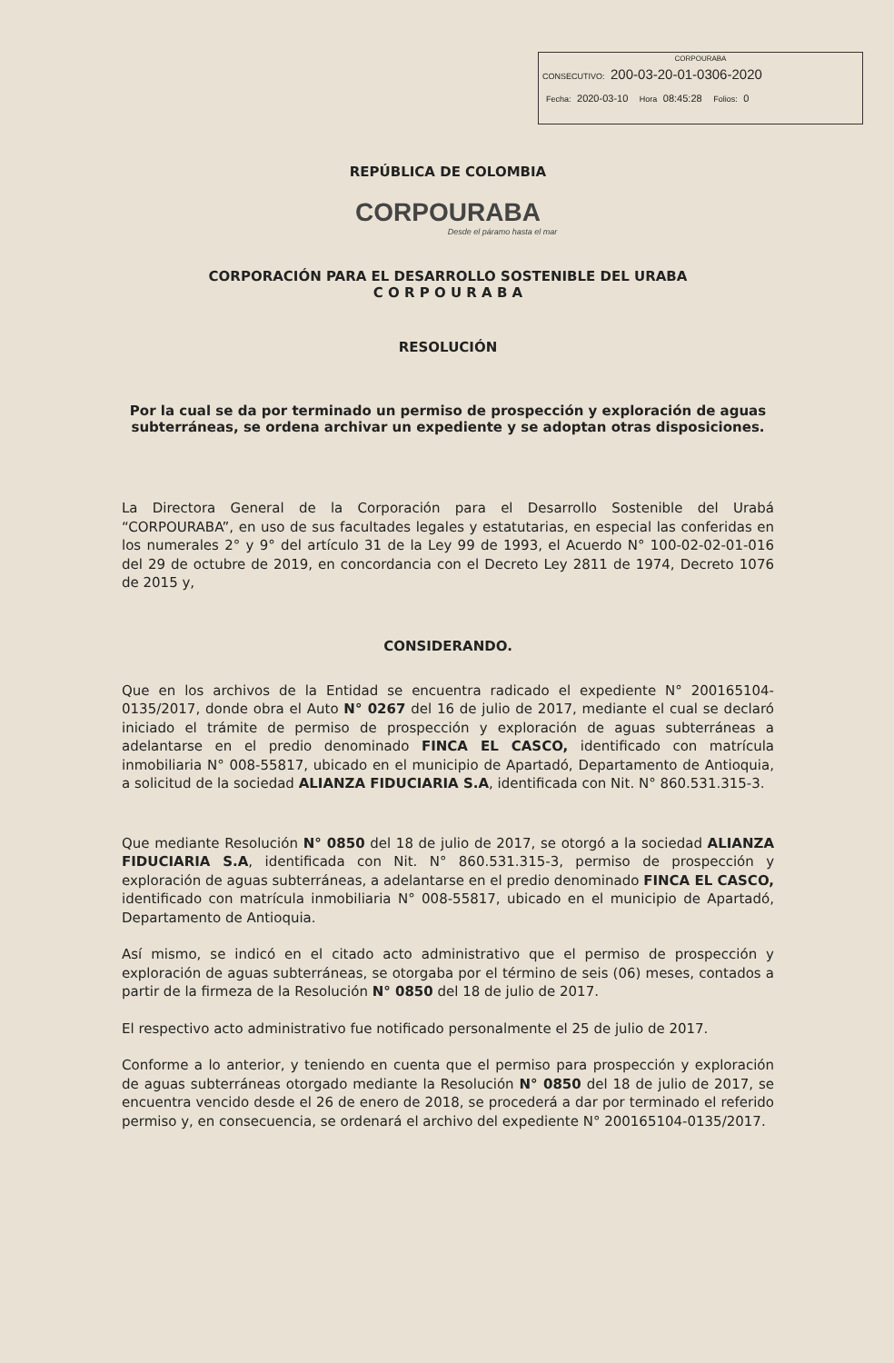CORPOURABA
CONSECUTIVO: 200-03-20-01-0306-2020
Fecha: 2020-03-10 Hora 08:45:28 Folios: 0
REPÚBLICA DE COLOMBIA
CORPOURABA
Desde el páramo hasta el mar
CORPORACIÓN PARA EL DESARROLLO SOSTENIBLE DEL URABA
C O R P O U R A B A
RESOLUCIÓN
Por la cual se da por terminado un permiso de prospección y exploración de aguas subterráneas, se ordena archivar un expediente y se adoptan otras disposiciones.
La Directora General de la Corporación para el Desarrollo Sostenible del Urabá “CORPOURABA”, en uso de sus facultades legales y estatutarias, en especial las conferidas en los numerales 2° y 9° del artículo 31 de la Ley 99 de 1993, el Acuerdo N° 100-02-02-01-016 del 29 de octubre de 2019, en concordancia con el Decreto Ley 2811 de 1974, Decreto 1076 de 2015 y,
CONSIDERANDO.
Que en los archivos de la Entidad se encuentra radicado el expediente N° 200165104-0135/2017, donde obra el Auto N° 0267 del 16 de julio de 2017, mediante el cual se declaró iniciado el trámite de permiso de prospección y exploración de aguas subterráneas a adelantarse en el predio denominado FINCA EL CASCO, identificado con matrícula inmobiliaria N° 008-55817, ubicado en el municipio de Apartadó, Departamento de Antioquia, a solicitud de la sociedad ALIANZA FIDUCIARIA S.A, identificada con Nit. N° 860.531.315-3.
Que mediante Resolución N° 0850 del 18 de julio de 2017, se otorgó a la sociedad ALIANZA FIDUCIARIA S.A, identificada con Nit. N° 860.531.315-3, permiso de prospección y exploración de aguas subterráneas, a adelantarse en el predio denominado FINCA EL CASCO, identificado con matrícula inmobiliaria N° 008-55817, ubicado en el municipio de Apartadó, Departamento de Antioquia.
Así mismo, se indicó en el citado acto administrativo que el permiso de prospección y exploración de aguas subterráneas, se otorgaba por el término de seis (06) meses, contados a partir de la firmeza de la Resolución N° 0850 del 18 de julio de 2017.
El respectivo acto administrativo fue notificado personalmente el 25 de julio de 2017.
Conforme a lo anterior, y teniendo en cuenta que el permiso para prospección y exploración de aguas subterráneas otorgado mediante la Resolución N° 0850 del 18 de julio de 2017, se encuentra vencido desde el 26 de enero de 2018, se procederá a dar por terminado el referido permiso y, en consecuencia, se ordenará el archivo del expediente N° 200165104-0135/2017.